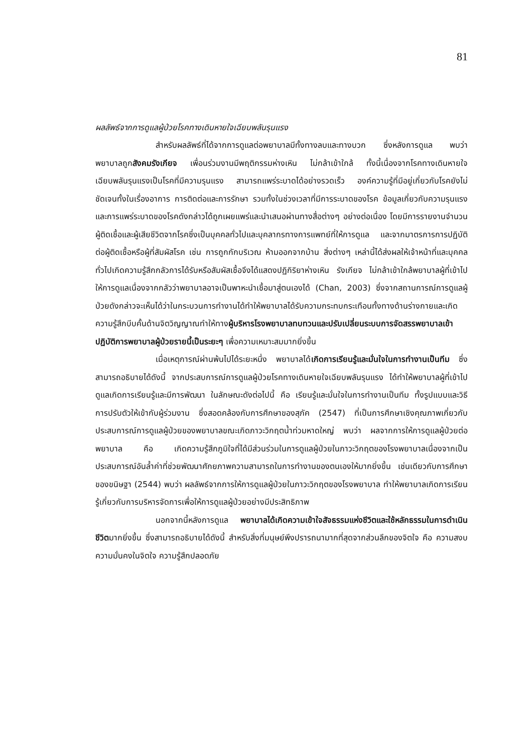81
ผลลัพธ์จากการดูแลผู้ป่วยโรคทางเดินหายใจเฉียบพลันรุนแรง
สำหรับผลลัพธ์ที่ได้จากการดูแลต่อพยาบาลมีทั้งทางลบและทางบวก ซึ่งหลังการดูแล พบว่า พยาบาลถูกสังคมรังเกียจ เพื่อนร่วมงานมีพฤติกรรมห่างเหิน ไม่กล้าเข้าใกล้ ทั้งนี้เนื่องจากโรคทางเดินหายใจเฉียบพลันรุนแรงเป็นโรคที่มีความรุนแรง สามารถแพร่ระบาดได้อย่างรวดเร็ว องค์ความรู้ที่มีอยู่เกี่ยวกับโรคยังไม่ชัดเจนทั้งในเรื่องอาการ การติดต่อและการรักษา รวมทั้งในช่วงเวลาที่มีการระบาดของโรค ข้อมูลเกี่ยวกับความรุนแรงและการแพร่ระบาดของโรคดังกล่าวได้ถูกเผยแพร่และนำเสนอผ่านทางสื่อต่างๆ อย่างต่อเนื่อง โดยมีการรายงานจำนวนผู้ติดเชื้อและผู้เสียชีวิตจากโรคซึ่งเป็นบุคคลทั่วไปและบุคลากรทางการแพทย์ที่ให้การดูแล และจากมาตรการการปฏิบัติต่อผู้ติดเชื้อหรือผู้ที่สัมผัสโรค เช่น การถูกกักบริเวณ ห้ามออกจากบ้าน สิ่งต่างๆ เหล่านี้ได้ส่งผลให้เจ้าหน้าที่และบุคคลทั่วไปเกิดความรู้สึกกลัวการได้รับหรือสัมผัสเชื้อจึงได้แสดงปฏิกิริยาห่างเหิน รังเกียจ ไม่กล้าเข้าใกล้พยาบาลผู้ที่เข้าไปให้การดูแลเนื่องจากกลัวว่าพยาบาลอาจเป็นพาหะนำเชื้อมาสู่ตนเองได้ (Chan, 2003) ซึ่งจากสถานการณ์การดูแลผู้ป่วยดังกล่าวจะเห็นได้ว่าในกระบวนการทำงานได้ทำให้พยาบาลได้รับความกระทบกระเทือนทั้งทางด้านร่างกายและเกิดความรู้สึกบีบคั้นด้านจิตวิญญาณทำให้ทางผู้บริหารโรงพยาบาลทบทวนและปรับเปลี่ยนระบบการจัดสรรพยาบาลเข้าปฏิบัติการพยาบาลผู้ป่วยรายนี้เป็นระยะๆ เพื่อความเหมาะสมมากยิ่งขึ้น
เมื่อเหตุการณ์ผ่านพ้นไปได้ระยะหนึ่ง พยาบาลได้เกิดการเรียนรู้และมั่นใจในการทำงานเป็นทีม ซึ่งสามารถอธิบายได้ดังนี้ จากประสบการณ์การดูแลผู้ป่วยโรคทางเดินหายใจเฉียบพลันรุนแรง ได้ทำให้พยาบาลผู้ที่เข้าไปดูแลเกิดการเรียนรู้และมีการพัฒนา ในลักษณะดังต่อไปนี้ คือ เรียนรู้และมั่นใจในการทำงานเป็นทีม ทั้งรูปแบบและวิธีการปรับตัวให้เข้ากับผู้ร่วมงาน ซึ่งสอดคล้องกับการศึกษาของสุภัค (2547) ที่เป็นการศึกษาเชิงคุณภาพเกี่ยวกับประสบการณ์การดูแลผู้ป่วยของพยาบาลขณะเกิดภาวะวิกฤตน้ำท่วมหาดใหญ่ พบว่า ผลจากการให้การดูแลผู้ป่วยต่อพยาบาล คือ เกิดความรู้สึกภูมิใจที่ได้มีส่วนร่วมในการดูแลผู้ป่วยในภาวะวิกฤตของโรงพยาบาลเนื่องจากเป็นประสบการณ์อันล้ำค่าที่ช่วยพัฒนาศักยภาพความสามารถในการทำงานของตนเองให้มากยิ่งขึ้น เช่นเดียวกับการศึกษาของขนิษฐา (2544) พบว่า ผลลัพธ์จากการให้การดูแลผู้ป่วยในภาวะวิกฤตของโรงพยาบาล ทำให้พยาบาลเกิดการเรียนรู้เกี่ยวกับการบริหารจัดการเพื่อให้การดูแลผู้ป่วยอย่างมีประสิทธิภาพ
นอกจากนี้หลังการดูแล พยาบาลได้เกิดความเข้าใจสัจธรรมแห่งชีวิตและใช้หลักธรรมในการดำเนินชีวิตมากยิ่งขึ้น ซึ่งสามารถอธิบายได้ดังนี้ สำหรับสิ่งที่มนุษย์พึงปรารถนามากที่สุดจากส่วนลึกของจิตใจ คือ ความสงบ ความมั่นคงในจิตใจ ความรู้สึกปลอดภัย